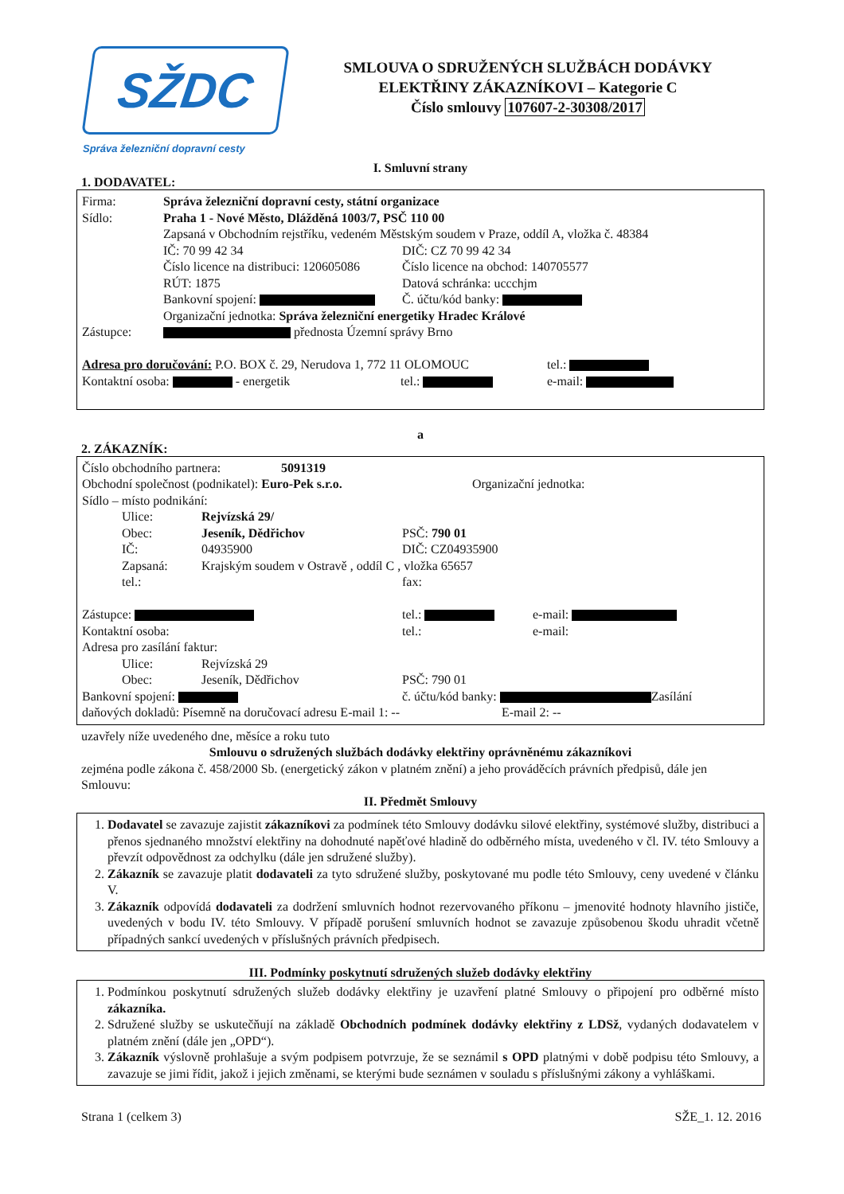SŽDC
Správa železniční dopravní cesty
SMLOUVA O SDRUŽENÝCH SLUŽBÁCH DODÁVKY
ELEKTŘINY ZÁKAZNÍKOVI – Kategorie C
Číslo smlouvy 107607-2-30308/2017
I. Smluvní strany
1. DODAVATEL:
Firma: Správa železniční dopravní cesty, státní organizace
Sídlo: Praha 1 - Nové Město, Dlážděná 1003/7, PSČ 110 00
Zapsaná v Obchodním rejstříku, vedeném Městským soudem v Praze, oddíl A, vložka č. 48384
IČ: 70 99 42 34 DIČ: CZ 70 99 42 34
Číslo licence na distribuci: 120605086 Číslo licence na obchod: 140705577
RÚT: 1875 Datová schránka: uccchjm
Bankovní spojení: Č. účtu/kód banky:
Organizační jednotka: Správa železniční energetiky Hradec Králové
Zástupce: přednosta Územní správy Brno
Adresa pro doručování: P.O. BOX č. 29, Nerudova 1, 772 11 OLOMOUC tel.:
Kontaktní osoba: - energetik tel.: e-mail:
a
2. ZÁKAZNÍK:
Číslo obchodního partnera: 5091319
Obchodní společnost (podnikatel): Euro-Pek s.r.o. Organizační jednotka:
Sídlo – místo podnikání:
Ulice: Rejvízská 29/
Obec: Jeseník, Dědřichov PSČ: 790 01
IČ: 04935900 DIČ: CZ04935900
Zapsaná: Krajským soudem v Ostravě , oddíl C , vložka 65657
tel.: fax:
Zástupce: tel.: e-mail:
Kontaktní osoba: tel.: e-mail:
Adresa pro zasílání faktur:
Ulice: Rejvízská 29
Obec: Jeseník, Dědřichov PSČ: 790 01
Bankovní spojení: č. účtu/kód banky: Zasílání
daňových dokladů: Písemně na doručovací adresu E-mail 1: -- E-mail 2: --
uzavřely níže uvedeného dne, měsíce a roku tuto
Smlouvu o sdružených službách dodávky elektřiny oprávněnému zákazníkovi
zejména podle zákona č. 458/2000 Sb. (energetický zákon v platném znění) a jeho prováděcích právních předpisů, dále jen Smlouvu:
II. Předmět Smlouvy
1. Dodavatel se zavazuje zajistit zákazníkovi za podmínek této Smlouvy dodávku silové elektřiny, systémové služby, distribuci a přenos sjednaného množství elektřiny na dohodnuté napěťové hladině do odběrného místa, uvedeného v čl. IV. této Smlouvy a převzít odpovědnost za odchylku (dále jen sdružené služby).
2. Zákazník se zavazuje platit dodavateli za tyto sdružené služby, poskytované mu podle této Smlouvy, ceny uvedené v článku V.
3. Zákazník odpovídá dodavateli za dodržení smluvních hodnot rezervovaného příkonu – jmenovité hodnoty hlavního jističe, uvedených v bodu IV. této Smlouvy. V případě porušení smluvních hodnot se zavazuje způsobenou škodu uhradit včetně případných sankcí uvedených v příslušných právních předpisech.
III. Podmínky poskytnutí sdružených služeb dodávky elektřiny
1. Podmínkou poskytnutí sdružených služeb dodávky elektřiny je uzavření platné Smlouvy o připojení pro odběrné místo zákazníka.
2. Sdružené služby se uskutečňují na základě Obchodních podmínek dodávky elektřiny z LDSž, vydaných dodavatelem v platném znění (dále jen „OPD“).
3. Zákazník výslovně prohlašuje a svým podpisem potvrzuje, že se seznámil s OPD platnými v době podpisu této Smlouvy, a zavazuje se jimi řídit, jakož i jejich změnami, se kterými bude seznámen v souladu s příslušnými zákony a vyhláškami.
Strana 1 (celkem 3) SŽE_1. 12. 2016